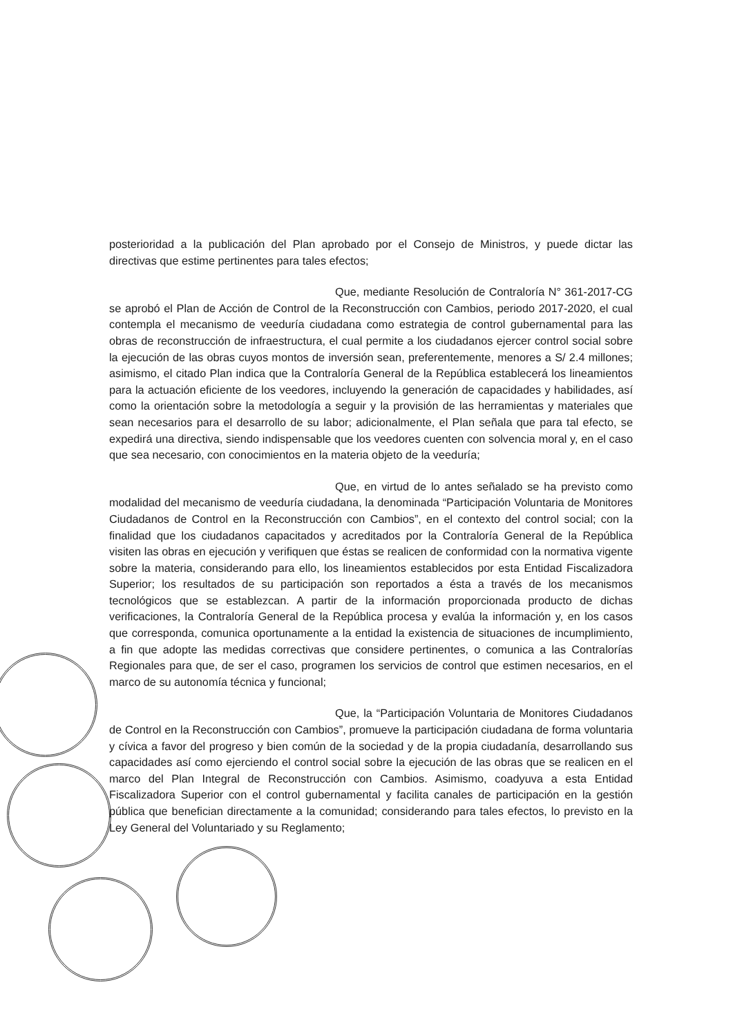posterioridad a la publicación del Plan aprobado por el Consejo de Ministros, y puede dictar las directivas que estime pertinentes para tales efectos;
Que, mediante Resolución de Contraloría N° 361-2017-CG se aprobó el Plan de Acción de Control de la Reconstrucción con Cambios, periodo 2017-2020, el cual contempla el mecanismo de veeduría ciudadana como estrategia de control gubernamental para las obras de reconstrucción de infraestructura, el cual permite a los ciudadanos ejercer control social sobre la ejecución de las obras cuyos montos de inversión sean, preferentemente, menores a S/ 2.4 millones; asimismo, el citado Plan indica que la Contraloría General de la República establecerá los lineamientos para la actuación eficiente de los veedores, incluyendo la generación de capacidades y habilidades, así como la orientación sobre la metodología a seguir y la provisión de las herramientas y materiales que sean necesarios para el desarrollo de su labor; adicionalmente, el Plan señala que para tal efecto, se expedirá una directiva, siendo indispensable que los veedores cuenten con solvencia moral y, en el caso que sea necesario, con conocimientos en la materia objeto de la veeduría;
Que, en virtud de lo antes señalado se ha previsto como modalidad del mecanismo de veeduría ciudadana, la denominada “Participación Voluntaria de Monitores Ciudadanos de Control en la Reconstrucción con Cambios”, en el contexto del control social; con la finalidad que los ciudadanos capacitados y acreditados por la Contraloría General de la República visiten las obras en ejecución y verifiquen que éstas se realicen de conformidad con la normativa vigente sobre la materia, considerando para ello, los lineamientos establecidos por esta Entidad Fiscalizadora Superior; los resultados de su participación son reportados a ésta a través de los mecanismos tecnológicos que se establezcan. A partir de la información proporcionada producto de dichas verificaciones, la Contraloría General de la República procesa y evalúa la información y, en los casos que corresponda, comunica oportunamente a la entidad la existencia de situaciones de incumplimiento, a fin que adopte las medidas correctivas que considere pertinentes, o comunica a las Contralorías Regionales para que, de ser el caso, programen los servicios de control que estimen necesarios, en el marco de su autonomía técnica y funcional;
Que, la “Participación Voluntaria de Monitores Ciudadanos de Control en la Reconstrucción con Cambios”, promueve la participación ciudadana de forma voluntaria y cívica a favor del progreso y bien común de la sociedad y de la propia ciudadanía, desarrollando sus capacidades así como ejerciendo el control social sobre la ejecución de las obras que se realicen en el marco del Plan Integral de Reconstrucción con Cambios. Asimismo, coadyuva a esta Entidad Fiscalizadora Superior con el control gubernamental y facilita canales de participación en la gestión pública que benefician directamente a la comunidad; considerando para tales efectos, lo previsto en la Ley General del Voluntariado y su Reglamento;